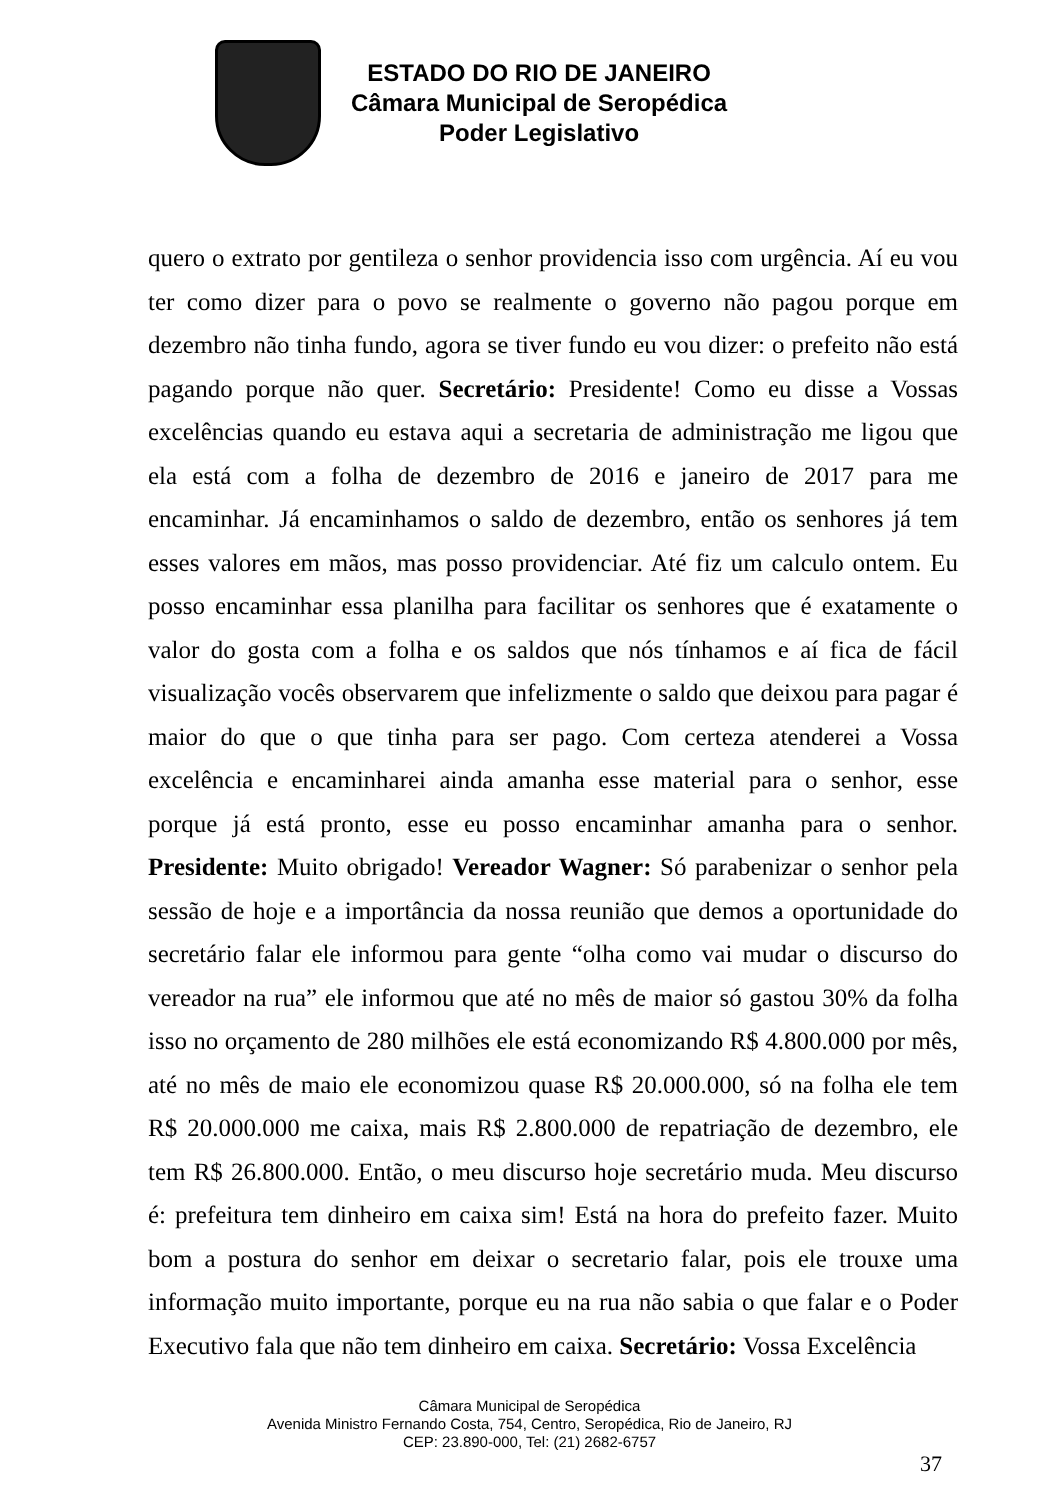ESTADO DO RIO DE JANEIRO
Câmara Municipal de Seropédica
Poder Legislativo
quero o extrato por gentileza o senhor providencia isso com urgência. Aí eu vou ter como dizer para o povo se realmente o governo não pagou porque em dezembro não tinha fundo, agora se tiver fundo eu vou dizer: o prefeito não está pagando porque não quer. Secretário: Presidente! Como eu disse a Vossas excelências quando eu estava aqui a secretaria de administração me ligou que ela está com a folha de dezembro de 2016 e janeiro de 2017 para me encaminhar. Já encaminhamos o saldo de dezembro, então os senhores já tem esses valores em mãos, mas posso providenciar. Até fiz um calculo ontem. Eu posso encaminhar essa planilha para facilitar os senhores que é exatamente o valor do gosta com a folha e os saldos que nós tínhamos e aí fica de fácil visualização vocês observarem que infelizmente o saldo que deixou para pagar é maior do que o que tinha para ser pago. Com certeza atenderei a Vossa excelência e encaminharei ainda amanha esse material para o senhor, esse porque já está pronto, esse eu posso encaminhar amanha para o senhor. Presidente: Muito obrigado! Vereador Wagner: Só parabenizar o senhor pela sessão de hoje e a importância da nossa reunião que demos a oportunidade do secretário falar ele informou para gente “olha como vai mudar o discurso do vereador na rua” ele informou que até no mês de maior só gastou 30% da folha isso no orçamento de 280 milhões ele está economizando R$ 4.800.000 por mês, até no mês de maio ele economizou quase R$ 20.000.000, só na folha ele tem R$ 20.000.000 me caixa, mais R$ 2.800.000 de repatriação de dezembro, ele tem R$ 26.800.000. Então, o meu discurso hoje secretário muda. Meu discurso é: prefeitura tem dinheiro em caixa sim! Está na hora do prefeito fazer. Muito bom a postura do senhor em deixar o secretario falar, pois ele trouxe uma informação muito importante, porque eu na rua não sabia o que falar e o Poder Executivo fala que não tem dinheiro em caixa. Secretário: Vossa Excelência
Câmara Municipal de Seropédica
Avenida Ministro Fernando Costa, 754, Centro, Seropédica, Rio de Janeiro, RJ
CEP: 23.890-000, Tel: (21) 2682-6757
37